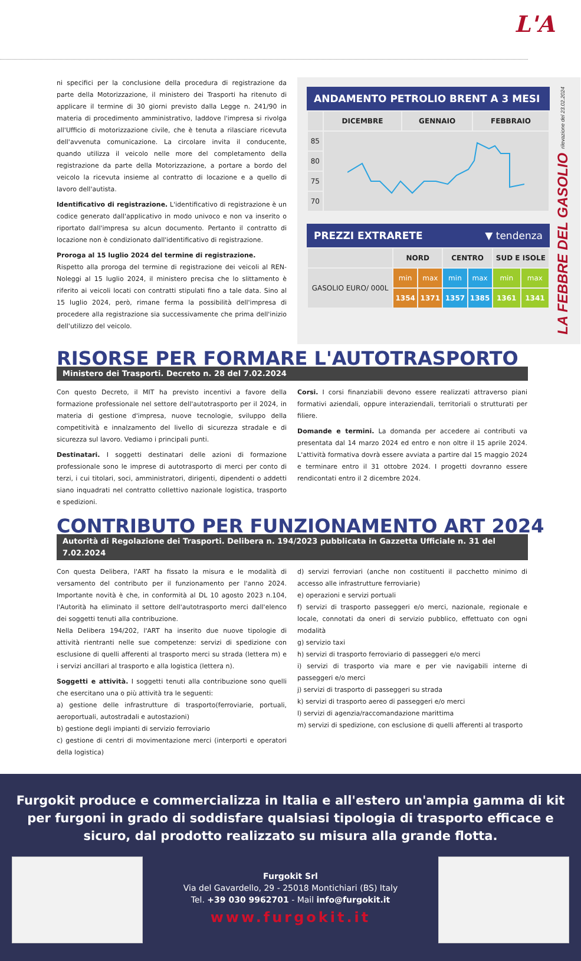L'A
ni specifici per la conclusione della procedura di registrazione da parte della Motorizzazione, il ministero dei Trasporti ha ritenuto di applicare il termine di 30 giorni previsto dalla Legge n. 241/90 in materia di procedimento amministrativo, laddove l'impresa si rivolga all'Ufficio di motorizzazione civile, che è tenuta a rilasciare ricevuta dell'avvenuta comunicazione. La circolare invita il conducente, quando utilizza il veicolo nelle more del completamento della registrazione da parte della Motorizzazione, a portare a bordo del veicolo la ricevuta insieme al contratto di locazione e a quello di lavoro dell'autista.
Identificativo di registrazione. L'identificativo di registrazione è un codice generato dall'applicativo in modo univoco e non va inserito o riportato dall'impresa su alcun documento. Pertanto il contratto di locazione non è condizionato dall'identificativo di registrazione.
Proroga al 15 luglio 2024 del termine di registrazione.
Rispetto alla proroga del termine di registrazione dei veicoli al REN-Noleggi al 15 luglio 2024, il ministero precisa che lo slittamento è riferito ai veicoli locati con contratti stipulati fino a tale data. Sino al 15 luglio 2024, però, rimane ferma la possibilità dell'impresa di procedere alla registrazione sia successivamente che prima dell'inizio dell'utilizzo del veicolo.
ANDAMENTO PETROLIO BRENT A 3 MESI
| | DICEMBRE | GENNAIO | FEBBRAIO |
| --- | --- | --- | --- |
| 85 | | | |
| 80 | | | |
| 75 | | | |
| 70 | | | |
PREZZI EXTRARETE ▼ tendenza
| | NORD | | CENTRO | | SUD E ISOLE | |
| --- | --- | --- | --- | --- | --- | --- |
| GASOLIO EURO/ 000L | min | max | min | max | min | max |
| | 1354 | 1371 | 1357 | 1385 | 1361 | 1341 |
LA FEBBRE DEL GASOLIO rilevazione del 23.02.2024
RISORSE PER FORMARE L'AUTOTRASPORTO
Ministero dei Trasporti. Decreto n. 28 del 7.02.2024
Con questo Decreto, il MIT ha previsto incentivi a favore della formazione professionale nel settore dell'autotrasporto per il 2024, in materia di gestione d'impresa, nuove tecnologie, sviluppo della competitività e innalzamento del livello di sicurezza stradale e di sicurezza sul lavoro. Vediamo i principali punti.
Destinatari. I soggetti destinatari delle azioni di formazione professionale sono le imprese di autotrasporto di merci per conto di terzi, i cui titolari, soci, amministratori, dirigenti, dipendenti o addetti siano inquadrati nel contratto collettivo nazionale logistica, trasporto e spedizioni.
Corsi. I corsi finanziabili devono essere realizzati attraverso piani formativi aziendali, oppure interaziendali, territoriali o strutturati per filiere.
Domande e termini. La domanda per accedere ai contributi va presentata dal 14 marzo 2024 ed entro e non oltre il 15 aprile 2024. L'attività formativa dovrà essere avviata a partire dal 15 maggio 2024 e terminare entro il 31 ottobre 2024. I progetti dovranno essere rendicontati entro il 2 dicembre 2024.
CONTRIBUTO PER FUNZIONAMENTO ART 2024
Autorità di Regolazione dei Trasporti. Delibera n. 194/2023 pubblicata in Gazzetta Ufficiale n. 31 del 7.02.2024
Con questa Delibera, l'ART ha fissato la misura e le modalità di versamento del contributo per il funzionamento per l'anno 2024. Importante novità è che, in conformità al DL 10 agosto 2023 n.104, l'Autorità ha eliminato il settore dell'autotrasporto merci dall'elenco dei soggetti tenuti alla contribuzione.
Nella Delibera 194/202, l'ART ha inserito due nuove tipologie di attività rientranti nelle sue competenze: servizi di spedizione con esclusione di quelli afferenti al trasporto merci su strada (lettera m) e i servizi ancillari al trasporto e alla logistica (lettera n).
Soggetti e attività. I soggetti tenuti alla contribuzione sono quelli che esercitano una o più attività tra le seguenti:
a) gestione delle infrastrutture di trasporto(ferroviarie, portuali, aeroportuali, autostradali e autostazioni)
b) gestione degli impianti di servizio ferroviario
c) gestione di centri di movimentazione merci (interporti e operatori della logistica)
d) servizi ferroviari (anche non costituenti il pacchetto minimo di accesso alle infrastrutture ferroviarie)
e) operazioni e servizi portuali
f) servizi di trasporto passeggeri e/o merci, nazionale, regionale e locale, connotati da oneri di servizio pubblico, effettuato con ogni modalità
g) servizio taxi
h) servizi di trasporto ferroviario di passeggeri e/o merci
i) servizi di trasporto via mare e per vie navigabili interne di passeggeri e/o merci
j) servizi di trasporto di passeggeri su strada
k) servizi di trasporto aereo di passeggeri e/o merci
l) servizi di agenzia/raccomandazione marittima
m) servizi di spedizione, con esclusione di quelli afferenti al trasporto
Furgokit produce e commercializza in Italia e all'estero un'ampia gamma di kit per furgoni in grado di soddisfare qualsiasi tipologia di trasporto efficace e sicuro, dal prodotto realizzato su misura alla grande flotta.
Furgokit Srl
Via del Gavardello, 29 - 25018 Montichiari (BS) Italy
Tel. +39 030 9962701 - Mail info@furgokit.it
www.furgokit.it